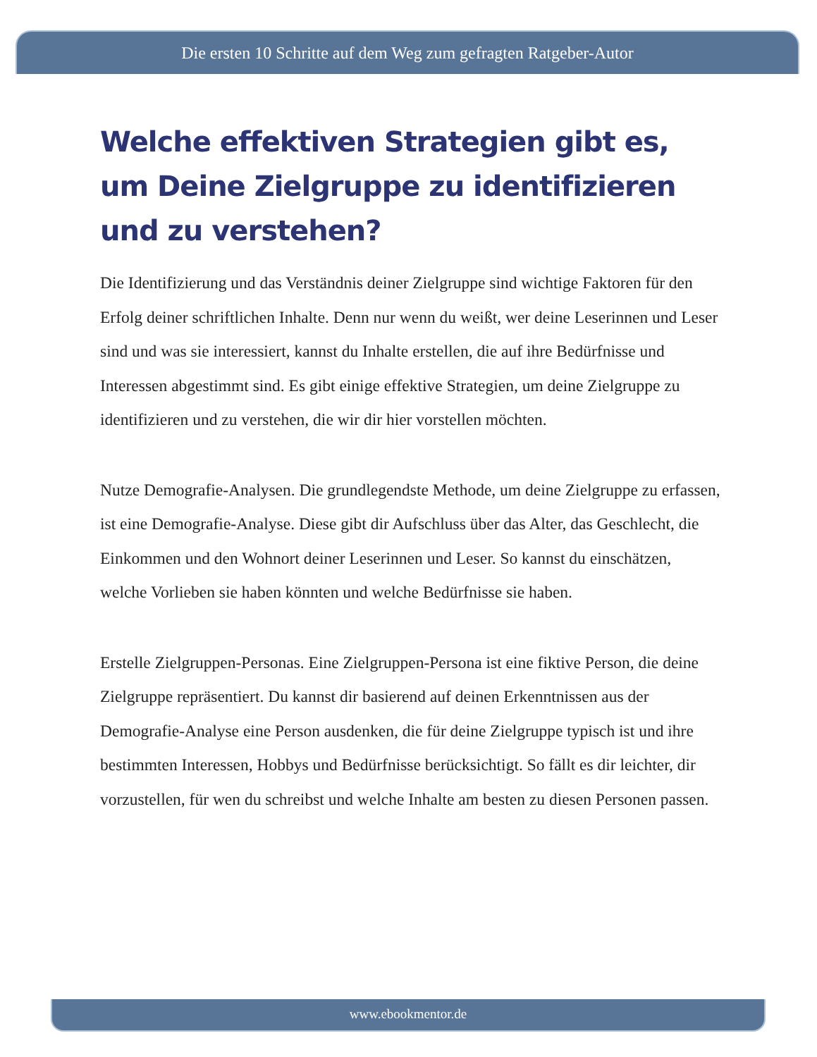Die ersten 10 Schritte auf dem Weg zum gefragten Ratgeber-Autor
Welche effektiven Strategien gibt es, um Deine Zielgruppe zu identifizieren und zu verstehen?
Die Identifizierung und das Verständnis deiner Zielgruppe sind wichtige Faktoren für den Erfolg deiner schriftlichen Inhalte. Denn nur wenn du weißt, wer deine Leserinnen und Leser sind und was sie interessiert, kannst du Inhalte erstellen, die auf ihre Bedürfnisse und Interessen abgestimmt sind. Es gibt einige effektive Strategien, um deine Zielgruppe zu identifizieren und zu verstehen, die wir dir hier vorstellen möchten.
Nutze Demografie-Analysen. Die grundlegendste Methode, um deine Zielgruppe zu erfassen, ist eine Demografie-Analyse. Diese gibt dir Aufschluss über das Alter, das Geschlecht, die Einkommen und den Wohnort deiner Leserinnen und Leser. So kannst du einschätzen, welche Vorlieben sie haben könnten und welche Bedürfnisse sie haben.
Erstelle Zielgruppen-Personas. Eine Zielgruppen-Persona ist eine fiktive Person, die deine Zielgruppe repräsentiert. Du kannst dir basierend auf deinen Erkenntnissen aus der Demografie-Analyse eine Person ausdenken, die für deine Zielgruppe typisch ist und ihre bestimmten Interessen, Hobbys und Bedürfnisse berücksichtigt. So fällt es dir leichter, dir vorzustellen, für wen du schreibst und welche Inhalte am besten zu diesen Personen passen.
www.ebookmentor.de